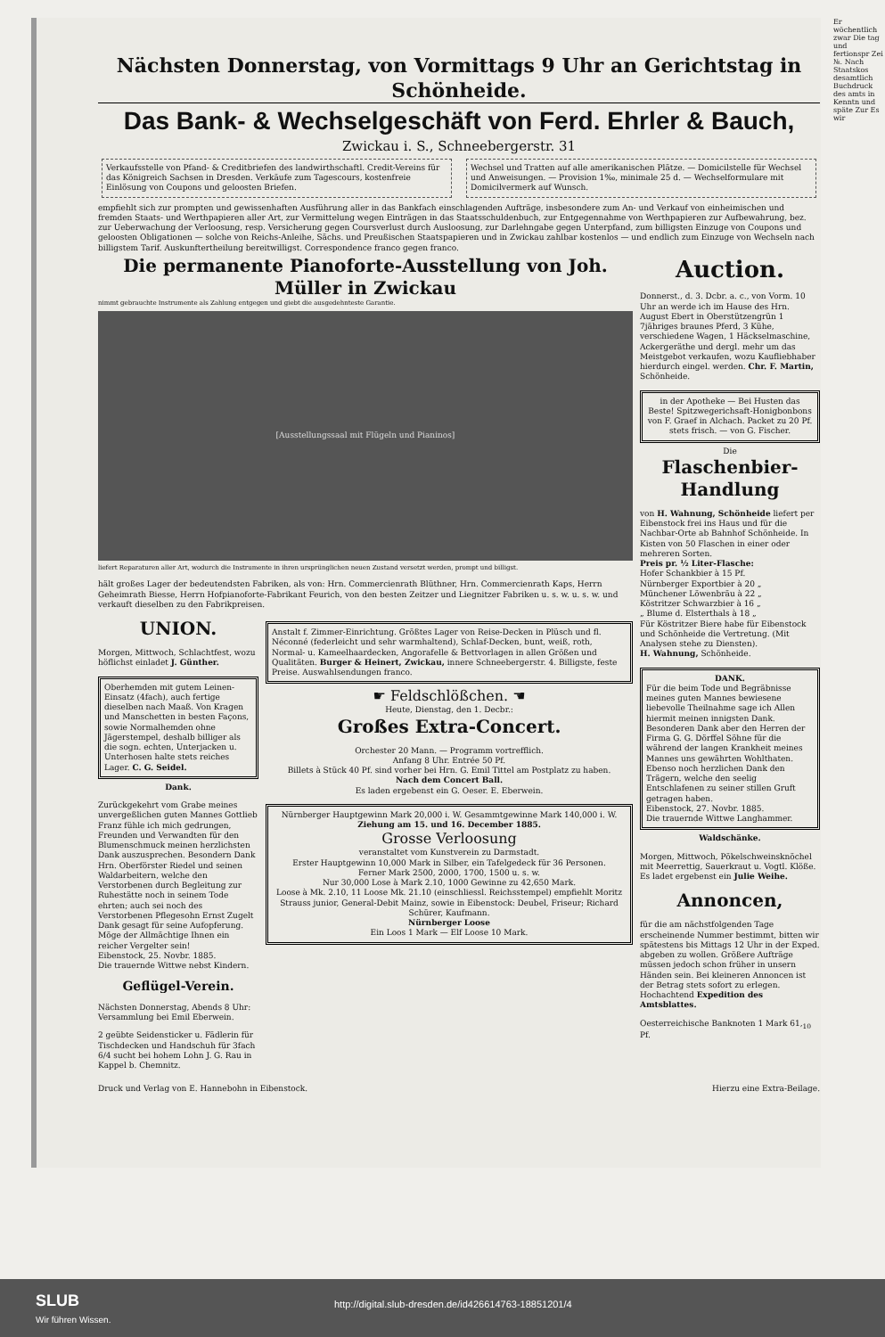Nächsten Donnerstag, von Vormittags 9 Uhr an Gerichtstag in Schönheide.
Das Bank- & Wechselgeschäft von Ferd. Ehrler & Bauch,
Zwickau i. S., Schneebergerstr. 31
Verkaufsstelle von Pfand- & Creditbriefen des landwirthschaftl. Credit-Vereins für das Königreich Sachsen in Dresden. Verkäufe zum Tagescours, kostenfreie Einlösung von Coupons und geloosten Briefen.
Wechsel und Tratten auf alle amerikanischen Plätze. — Domicilstelle für Wechsel und Anweisungen. — Provision 1‰, minimale 25 d. — Wechselformulare mit Domicilvermerk auf Wunsch.
empfiehlt sich zur prompten und gewissenhaften Ausführung aller in das Bankfach einschlagenden Aufträge, insbesondere zum An- und Verkauf von einheimischen und fremden Staats- und Werthpapieren aller Art, zur Vermittelung wegen Einträgen in das Staatsschuldenbuch, zur Entgegennahme von Werthpapieren zur Aufbewahrung, bez. zur Ueberwachung der Verloosung, resp. Versicherung gegen Coursverlust durch Ausloosung, zur Darlehngabe gegen Unterpfand, zum billigsten Einzuge von Coupons und geloosten Obligationen — solche von Reichs-Anleihe, Sächs. und Preußischen Staatspapieren und in Zwickau zahlbar kostenlos — und endlich zum Einzuge von Wechseln nach billigstem Tarif. Auskunftertheilung bereitwilligst. Correspondence franco gegen franco.
Die permanente Pianoforte-Ausstellung von Joh. Müller in Zwickau
nimmt gebrauchte Instrumente als Zahlung entgegen und giebt die ausgedehnteste Garantie.
[Ausstellungssaal mit Flügeln und Pianinos]
liefert Reparaturen aller Art, wodurch die Instrumente in ihren ursprünglichen neuen Zustand versetzt werden, prompt und billigst.
hält großes Lager der bedeutendsten Fabriken, als von: Hrn. Commercienrath Blüthner, Hrn. Commercienrath Kaps, Herrn Geheimrath Biesse, Herrn Hofpianoforte-Fabrikant Feurich, von den besten Zeitzer und Liegnitzer Fabriken u. s. w. u. s. w. und verkauft dieselben zu den Fabrikpreisen.
UNION.
Morgen, Mittwoch, Schlachtfest, wozu höflichst einladet J. Günther.
Oberhemden mit gutem Leinen-Einsatz (4fach), auch fertige dieselben nach Maaß. Von Kragen und Manschetten in besten Façons, sowie Normalhemden ohne Jägerstempel, deshalb billiger als die sogn. echten, Unterjacken u. Unterhosen halte stets reiches Lager. C. G. Seidel.
Dank.
Zurückgekehrt vom Grabe meines unvergeßlichen guten Mannes Gottlieb Franz fühle ich mich gedrungen, Freunden und Verwandten für den Blumenschmuck meinen herzlichsten Dank auszusprechen. Besondern Dank Hrn. Oberförster Riedel und seinen Waldarbeitern, welche den Verstorbenen durch Begleitung zur Ruhestätte noch in seinem Tode ehrten; auch sei noch des Verstorbenen Pflegesohn Ernst Zugelt Dank gesagt für seine Aufopferung. Möge der Allmächtige Ihnen ein reicher Vergelter sein!
Eibenstock, 25. Novbr. 1885.
Die trauernde Wittwe nebst Kindern.
Geflügel-Verein.
Nächsten Donnerstag, Abends 8 Uhr: Versammlung bei Emil Eberwein.
2 geübte Seidensticker u. Fädlerin für Tischdecken und Handschuh für 3fach 6/4 sucht bei hohem Lohn J. G. Rau in Kappel b. Chemnitz.
Anstalt f. Zimmer-Einrichtung. Größtes Lager von Reise-Decken in Plüsch und fl. Néconné (federleicht und sehr warmhaltend), Schlaf-Decken, bunt, weiß, roth, Normal- u. Kameelhaardecken, Angorafelle & Bettvorlagen in allen Größen und Qualitäten. Burger & Heinert, Zwickau, innere Schneebergerstr. 4. Billigste, feste Preise. Auswahlsendungen franco.
☛ Feldschlößchen. ☚
Heute, Dienstag, den 1. Decbr.:
Großes Extra-Concert.
Orchester 20 Mann. — Programm vortrefflich.
Anfang 8 Uhr. Entrée 50 Pf.
Billets à Stück 40 Pf. sind vorher bei Hrn. G. Emil Tittel am Postplatz zu haben.
Nach dem Concert Ball.
Es laden ergebenst ein G. Oeser. E. Eberwein.
Nürnberger Hauptgewinn Mark 20,000 i. W. Gesammtgewinne Mark 140,000 i. W.
Ziehung am 15. und 16. December 1885.
Grosse Verloosung
veranstaltet vom Kunstverein zu Darmstadt.
Erster Hauptgewinn 10,000 Mark in Silber, ein Tafelgedeck für 36 Personen.
Ferner Mark 2500, 2000, 1700, 1500 u. s. w.
Nur 30,000 Lose à Mark 2.10, 1000 Gewinne zu 42,650 Mark.
Loose à Mk. 2.10, 11 Loose Mk. 21.10 (einschliessl. Reichsstempel) empfiehlt Moritz Strauss junior, General-Debit Mainz, sowie in Eibenstock: Deubel, Friseur; Richard Schürer, Kaufmann.
Nürnberger Loose
Ein Loos 1 Mark — Elf Loose 10 Mark.
Auction.
Donnerst., d. 3. Dcbr. a. c., von Vorm. 10 Uhr an werde ich im Hause des Hrn. August Ebert in Oberstützengrün 1 7jähriges braunes Pferd, 3 Kühe, verschiedene Wagen, 1 Häckselmaschine, Ackergeräthe und dergl. mehr um das Meistgebot verkaufen, wozu Kaufliebhaber hierdurch eingel. werden. Chr. F. Martin, Schönheide.
in der Apotheke — Bei Husten das Beste! Spitzwegerichsaft-Honigbonbons von F. Graef in Alchach. Packet zu 20 Pf. stets frisch. — von G. Fischer.
Die
Flaschenbier-Handlung
von H. Wahnung, Schönheide liefert per Eibenstock frei ins Haus und für die Nachbar-Orte ab Bahnhof Schönheide. In Kisten von 50 Flaschen in einer oder mehreren Sorten.
Preis pr. ½ Liter-Flasche:
Hofer Schankbier à 15 Pf.
Nürnberger Exportbier à 20 „
Münchener Löwenbräu à 22 „
Köstritzer Schwarzbier à 16 „
„ Blume d. Elsterthals à 18 „
Für Köstritzer Biere habe für Eibenstock und Schönheide die Vertretung. (Mit Analysen stehe zu Diensten).
H. Wahnung, Schönheide.
DANK.
Für die beim Tode und Begräbnisse meines guten Mannes bewiesene liebevolle Theilnahme sage ich Allen hiermit meinen innigsten Dank. Besonderen Dank aber den Herren der Firma G. G. Dörffel Söhne für die während der langen Krankheit meines Mannes uns gewährten Wohlthaten. Ebenso noch herzlichen Dank den Trägern, welche den seelig Entschlafenen zu seiner stillen Gruft getragen haben.
Eibenstock, 27. Novbr. 1885.
Die trauernde Wittwe Langhammer.
Waldschänke.
Morgen, Mittwoch, Pökelschweinsknöchel mit Meerrettig, Sauerkraut u. Vogtl. Klöße. Es ladet ergebenst ein Julie Weihe.
Annoncen,
für die am nächstfolgenden Tage erscheinende Nummer bestimmt, bitten wir spätestens bis Mittags 12 Uhr in der Exped. abgeben zu wollen. Größere Aufträge müssen jedoch schon früher in unsern Händen sein. Bei kleineren Annoncen ist der Betrag stets sofort zu erlegen. Hochachtend Expedition des Amtsblattes.
Oesterreichische Banknoten 1 Mark 61,<sub>10</sub> Pf.
Druck und Verlag von E. Hannebohn in Eibenstock. Hierzu eine Extra-Beilage.
Er wöchentlich zwar Die tag und fertionspr Zei №. Nach Staatskos desamtlich Buchdruck des amts in Kenntn und späte Zur Es wir
SLUB
Wir führen Wissen.
http://digital.slub-dresden.de/id426614763-18851201/4